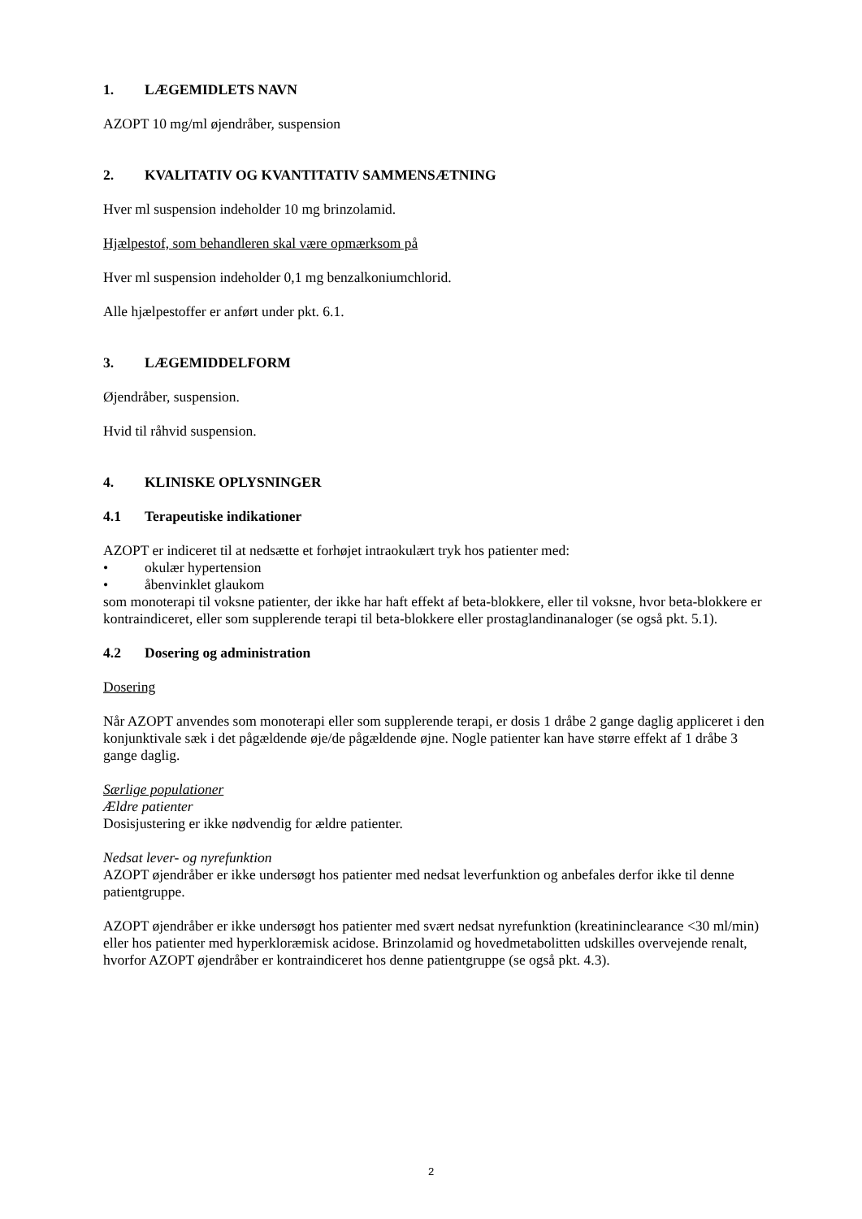1. LÆGEMIDLETS NAVN
AZOPT 10 mg/ml øjendråber, suspension
2. KVALITATIV OG KVANTITATIV SAMMENSÆTNING
Hver ml suspension indeholder 10 mg brinzolamid.
Hjælpestof, som behandleren skal være opmærksom på
Hver ml suspension indeholder 0,1 mg benzalkoniumchlorid.
Alle hjælpestoffer er anført under pkt. 6.1.
3. LÆGEMIDDELFORM
Øjendråber, suspension.
Hvid til råhvid suspension.
4. KLINISKE OPLYSNINGER
4.1 Terapeutiske indikationer
AZOPT er indiceret til at nedsætte et forhøjet intraokulært tryk hos patienter med:
• okulær hypertension
• åbenvinklet glaukom
som monoterapi til voksne patienter, der ikke har haft effekt af beta-blokkere, eller til voksne, hvor beta-blokkere er kontraindiceret, eller som supplerende terapi til beta-blokkere eller prostaglandinanaloger (se også pkt. 5.1).
4.2 Dosering og administration
Dosering
Når AZOPT anvendes som monoterapi eller som supplerende terapi, er dosis 1 dråbe 2 gange daglig appliceret i den konjunktivale sæk i det pågældende øje/de pågældende øjne. Nogle patienter kan have større effekt af 1 dråbe 3 gange daglig.
Særlige populationer
Ældre patienter
Dosisjustering er ikke nødvendig for ældre patienter.
Nedsat lever- og nyrefunktion
AZOPT øjendråber er ikke undersøgt hos patienter med nedsat leverfunktion og anbefales derfor ikke til denne patientgruppe.
AZOPT øjendråber er ikke undersøgt hos patienter med svært nedsat nyrefunktion (kreatininclearance <30 ml/min) eller hos patienter med hyperkloræmisk acidose. Brinzolamid og hovedmetabolitten udskilles overvejende renalt, hvorfor AZOPT øjendråber er kontraindiceret hos denne patientgruppe (se også pkt. 4.3).
2